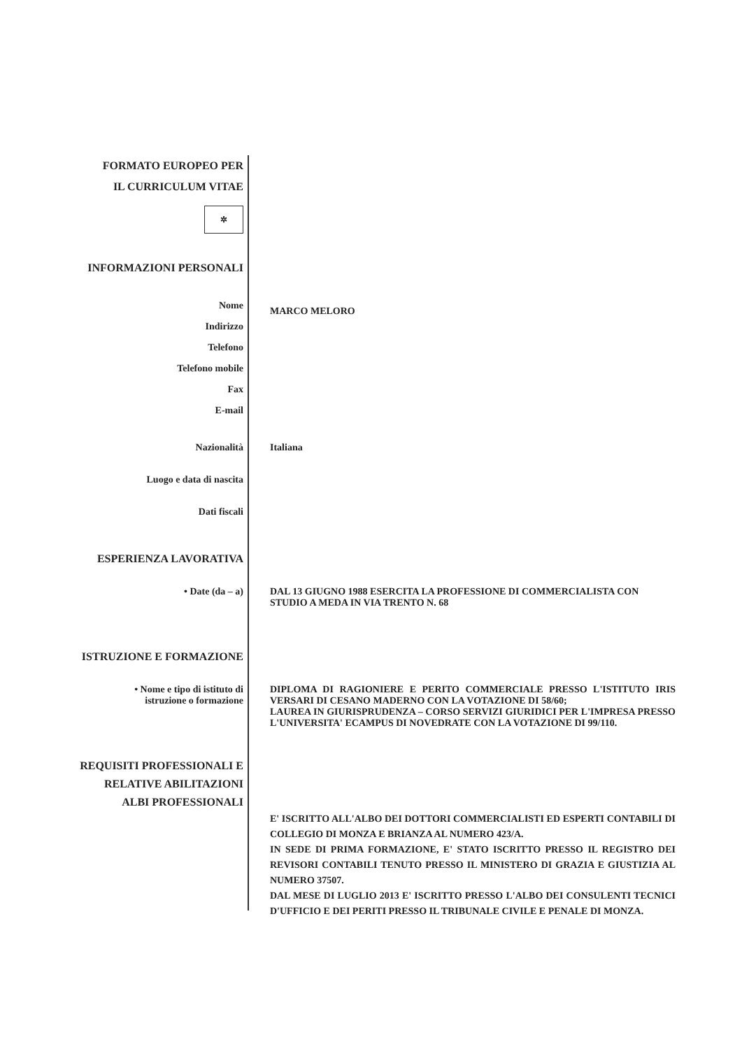FORMATO EUROPEO PER
IL CURRICULUM VITAE
✲
INFORMAZIONI PERSONALI
Nome
Indirizzo
Telefono
Telefono mobile
Fax
E-mail
MARCO MELORO
Nazionalità Italiana
Luogo e data di nascita
Dati fiscali
ESPERIENZA LAVORATIVA
• Date (da – a) DAL 13 GIUGNO 1988 ESERCITA LA PROFESSIONE DI COMMERCIALISTA CON STUDIO A MEDA IN VIA TRENTO N. 68
ISTRUZIONE E FORMAZIONE
• Nome e tipo di istituto di
istruzione o formazione
DIPLOMA DI RAGIONIERE E PERITO COMMERCIALE PRESSO L'ISTITUTO IRIS VERSARI DI CESANO MADERNO CON LA VOTAZIONE DI 58/60;
LAUREA IN GIURISPRUDENZA – CORSO SERVIZI GIURIDICI PER L'IMPRESA PRESSO L'UNIVERSITA' ECAMPUS DI NOVEDRATE CON LA VOTAZIONE DI 99/110.
REQUISITI PROFESSIONALI E
RELATIVE ABILITAZIONI
ALBI PROFESSIONALI
E' ISCRITTO ALL'ALBO DEI DOTTORI COMMERCIALISTI ED ESPERTI CONTABILI DI COLLEGIO DI MONZA E BRIANZA AL NUMERO 423/A.
IN SEDE DI PRIMA FORMAZIONE, E' STATO ISCRITTO PRESSO IL REGISTRO DEI REVISORI CONTABILI TENUTO PRESSO IL MINISTERO DI GRAZIA E GIUSTIZIA AL NUMERO 37507.
DAL MESE DI LUGLIO 2013 E' ISCRITTO PRESSO L'ALBO DEI CONSULENTI TECNICI D'UFFICIO E DEI PERITI PRESSO IL TRIBUNALE CIVILE E PENALE DI MONZA.